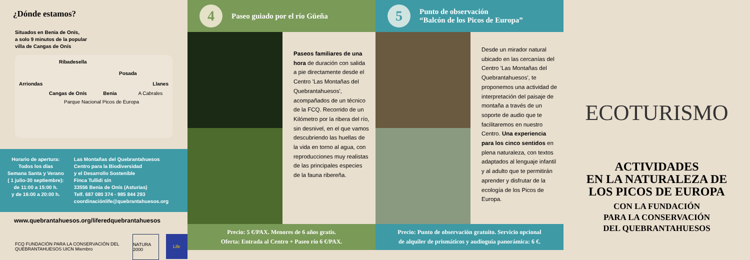¿Dónde estamos?
Situados en Benia de Onís,
a solo 9 minutos de la popular
villa de Cangas de Onís
Ribadesella
Posada
Arriondas Llanes
Cangas de Onís Benia A Cabrales
Parque Nacional Picos de Europa
Horario de apertura:
Todos los días
Semana Santa y Verano
( 1 julio-30 septiembre):
de 11:00 a 15:00 h.
y de 16:00 a 20:00 h.
Las Montañas del Quebrantahuesos
Centro para la Biodiversidad
y el Desarrollo Sostenible
Finca Tullidi s/n
33556 Benia de Onís (Asturias)
Telf. 687 080 374 - 985 844 293
coordinaciónlife@quebrantahuesos.org
www.quebrantahuesos.org/liferedquebrantahuesos
FCQ FUNDACIÓN PARA LA CONSERVACIÓN DEL QUEBRANTAHUESOS UICN Miembro
NATURA 2000 Life
4
Paseo guiado por el río Güeña
Paseos familiares de una hora de duración con salida a pie directamente desde el Centro 'Las Montañas del Quebrantahuesos', acompañados de un técnico de la FCQ. Recorrido de un Kilómetro por la ribera del río, sin desnivel, en el que vamos descubriendo las huellas de la vida en torno al agua, con reproducciones muy realistas de las principales especies de la fauna ribereña.
Precio: 5 €/PAX. Menores de 6 años gratis.
Oferta: Entrada al Centro + Paseo río 6 €/PAX.
5
Punto de observación
“Balcón de los Picos de Europa”
Desde un mirador natural ubicado en las cercanías del Centro 'Las Montañas del Quebrantahuesos', te proponemos una actividad de interpretación del paisaje de montaña a través de un soporte de audio que te facilitaremos en nuestro Centro. Una experiencia para los cinco sentidos en plena naturaleza, con textos adaptados al lenguaje infantil y al adulto que te permitirán aprender y disfrutar de la ecología de los Picos de Europa.
Precio: Punto de observación gratuito. Servicio opcional
de alquiler de prismáticos y audioguía panorámica: 6 €.
ECOTURISMO
ACTIVIDADES
EN LA NATURALEZA DE
LOS PICOS DE EUROPA
CON LA FUNDACIÓN
PARA LA CONSERVACIÓN
DEL QUEBRANTAHUESOS